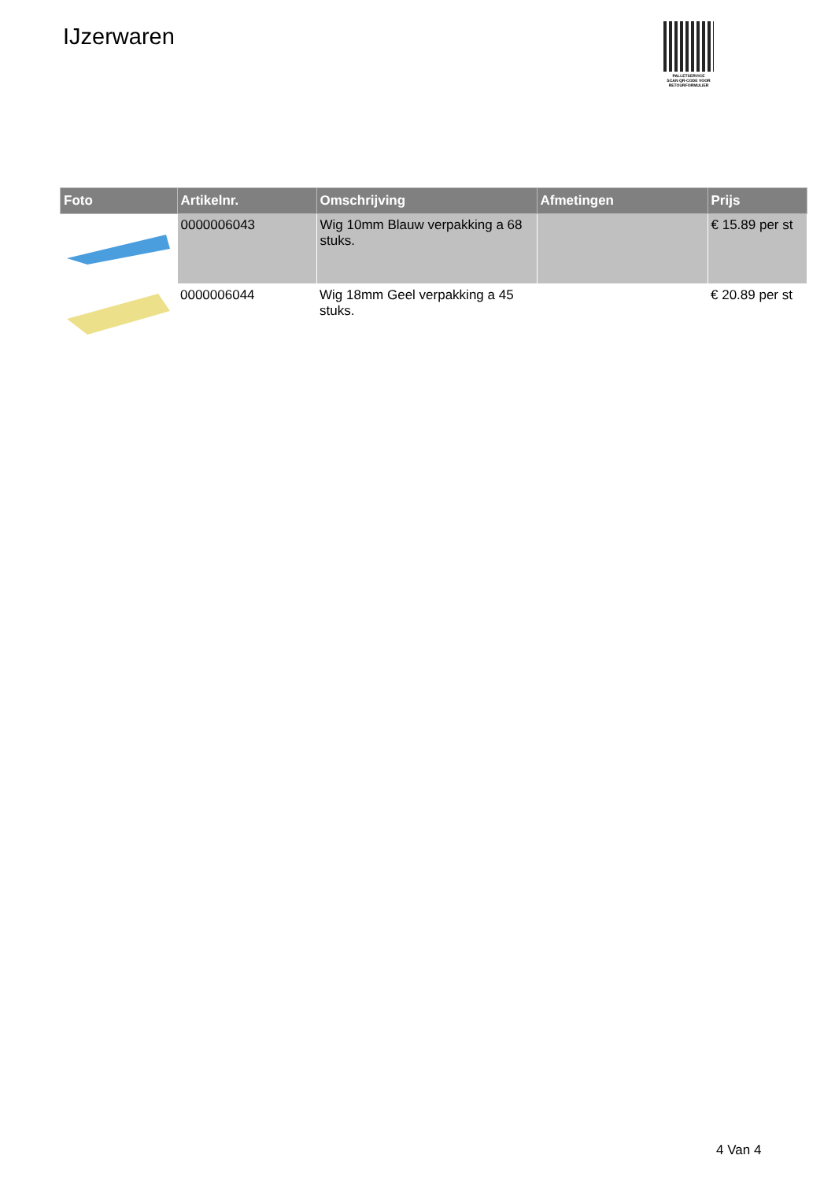IJzerwaren
PALLETSERVICE
SCAN QR-CODE VOOR
RETOURFORMULIER
| Foto | Artikelnr. | Omschrijving | Afmetingen | Prijs |
| --- | --- | --- | --- | --- |
| | 0000006043 | Wig 10mm Blauw verpakking a 68 stuks. | | € 15.89 per st |
| | 0000006044 | Wig 18mm Geel verpakking a 45 stuks. | | € 20.89 per st |
4 Van 4